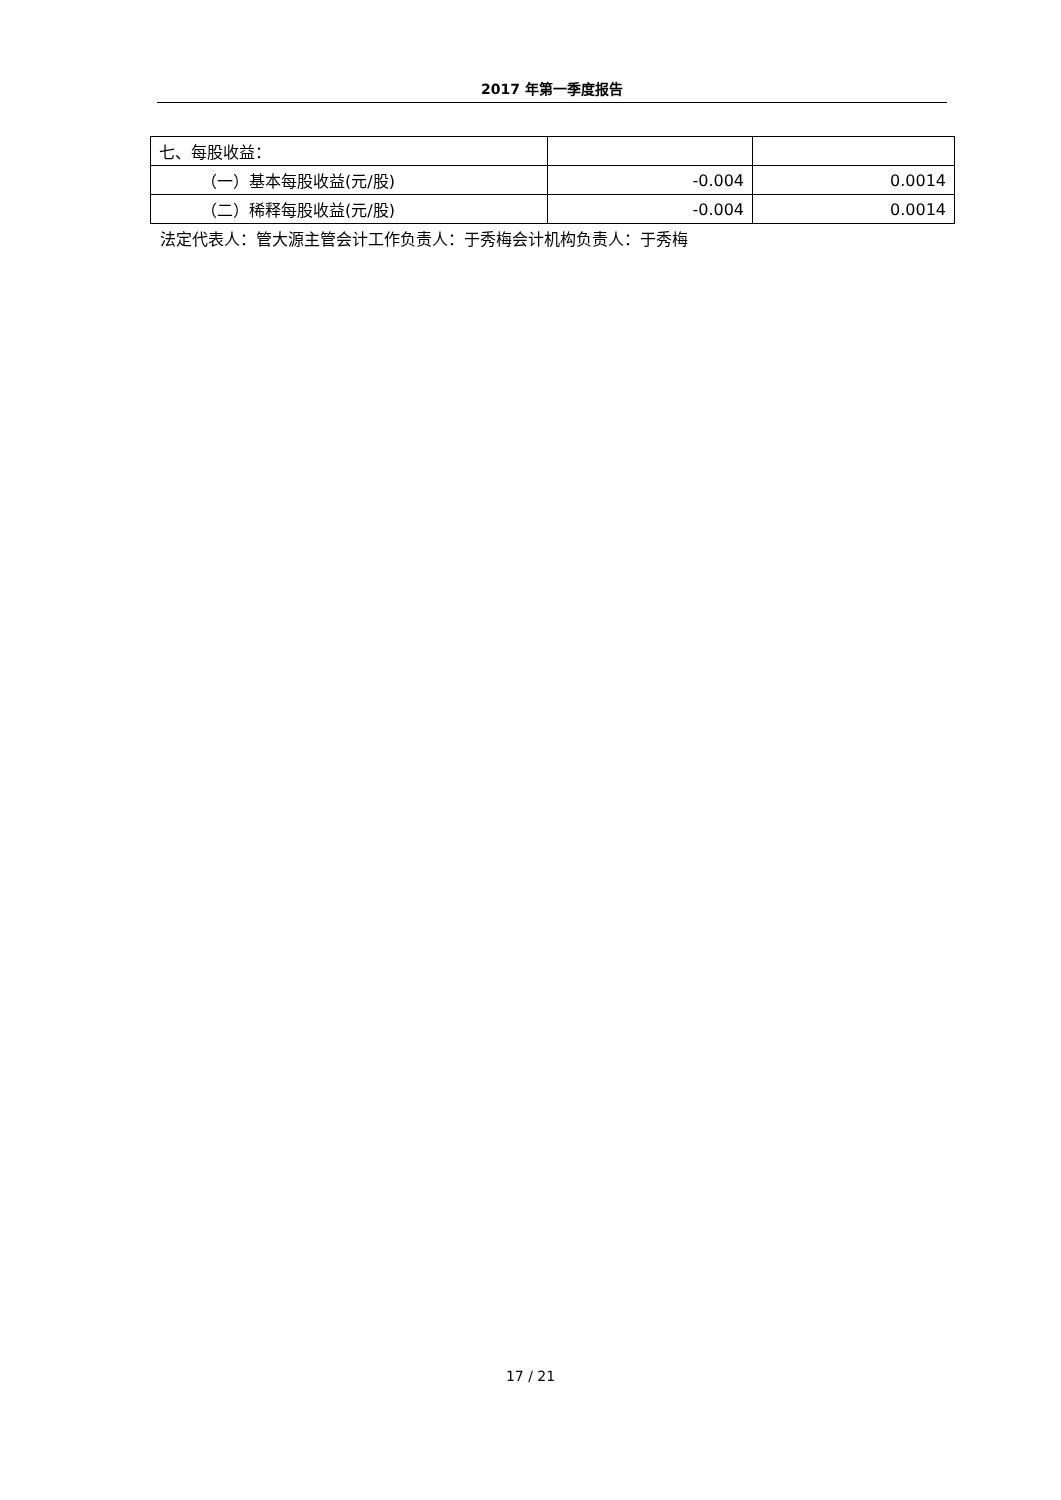2017 年第一季度报告
| 七、每股收益： | | |
| （一）基本每股收益(元/股) | -0.004 | 0.0014 |
| （二）稀释每股收益(元/股) | -0.004 | 0.0014 |
法定代表人：管大源主管会计工作负责人：于秀梅会计机构负责人：于秀梅
17 / 21